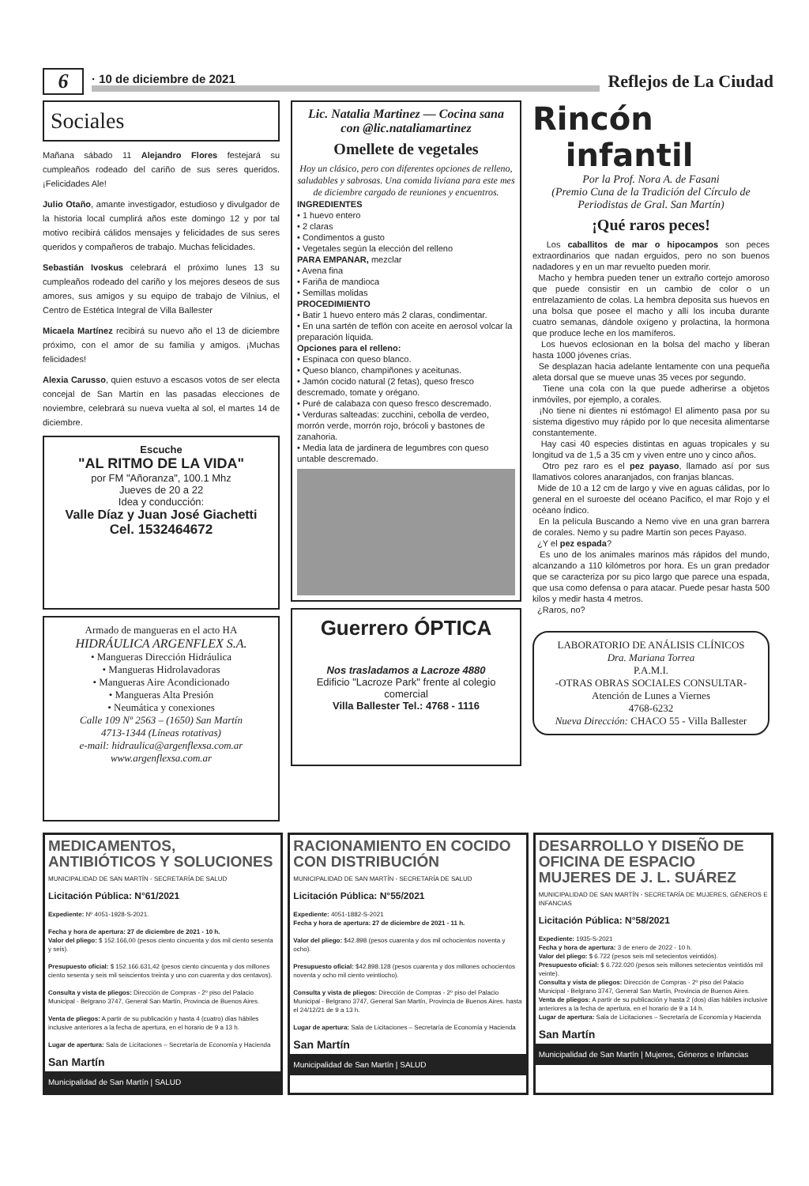6
· 10 de diciembre de 2021
Reflejos de La Ciudad
Sociales
Mañana sábado 11 Alejandro Flores festejará su cumpleaños rodeado del cariño de sus seres queridos. ¡Felicidades Ale!
Julio Otaño, amante investigador, estudioso y divulgador de la historia local cumplirá años este domingo 12 y por tal motivo recibirá cálidos mensajes y felicidades de sus seres queridos y compañeros de trabajo. Muchas felicidades.
Sebastián Ivoskus celebrará el próximo lunes 13 su cumpleaños rodeado del cariño y los mejores deseos de sus amores, sus amigos y su equipo de trabajo de Vilnius, el Centro de Estética Integral de Villa Ballester
Micaela Martínez recibirá su nuevo año el 13 de diciembre próximo, con el amor de su familia y amigos. ¡Muchas felicidades!
Alexia Carusso, quien estuvo a escasos votos de ser electa concejal de San Martín en las pasadas elecciones de noviembre, celebrará su nueva vuelta al sol, el martes 14 de diciembre.
Escuche
"AL RITMO DE LA VIDA"
por FM "Añoranza", 100.1 Mhz
Jueves de 20 a 22
Idea y conducción:
Valle Díaz y Juan José Giachetti
Cel. 1532464672
Armado de mangueras en el acto HA
HIDRÁULICA ARGENFLEX S.A.
• Mangueras Dirección Hidráulica
• Mangueras Hidrolavadoras
• Mangueras Aire Acondicionado
• Mangueras Alta Presión
• Neumática y conexiones
Calle 109 Nº 2563 – (1650) San Martín
4713-1344 (Líneas rotativas)
e-mail: hidraulica@argenflexsa.com.ar
www.argenflexsa.com.ar
Lic. Natalia Martinez — Cocina sana con @lic.nataliamartinez
Omellete de vegetales
Hoy un clásico, pero con diferentes opciones de relleno, saludables y sabrosas. Una comida liviana para este mes de diciembre cargado de reuniones y encuentros.
INGREDIENTES
• 1 huevo entero
• 2 claras
• Condimentos a gusto
• Vegetales según la elección del relleno
PARA EMPANAR, mezclar
• Avena fina
• Fariña de mandioca
• Semillas molidas
PROCEDIMIENTO
• Batir 1 huevo entero más 2 claras, condimentar.
• En una sartén de teflón con aceite en aerosol volcar la preparación líquida.
Opciones para el relleno:
• Espinaca con queso blanco.
• Queso blanco, champiñones y aceitunas.
• Jamón cocido natural (2 fetas), queso fresco descremado, tomate y orégano.
• Puré de calabaza con queso fresco descremado.
• Verduras salteadas: zucchini, cebolla de verdeo, morrón verde, morrón rojo, brócoli y bastones de zanahoria.
• Media lata de jardinera de legumbres con queso untable descremado.
Guerrero ÓPTICA
Nos trasladamos a Lacroze 4880
Edificio "Lacroze Park" frente al colegio comercial
Villa Ballester Tel.: 4768 - 1116
Rincón
infantil
Por la Prof. Nora A. de Fasani
(Premio Cuna de la Tradición del Círculo de Periodistas de Gral. San Martín)
¡Qué raros peces!
Los caballitos de mar o hipocampos son peces extraordinarios que nadan erguidos, pero no son buenos nadadores y en un mar revuelto pueden morir.
Macho y hembra pueden tener un extraño cortejo amoroso que puede consistir en un cambio de color o un entrelazamiento de colas. La hembra deposita sus huevos en una bolsa que posee el macho y allí los incuba durante cuatro semanas, dándole oxígeno y prolactina, la hormona que produce leche en los mamíferos.
Los huevos eclosionan en la bolsa del macho y liberan hasta 1000 jóvenes crías.
Se desplazan hacia adelante lentamente con una pequeña aleta dorsal que se mueve unas 35 veces por segundo.
Tiene una cola con la que puede adherirse a objetos inmóviles, por ejemplo, a corales.
¡No tiene ni dientes ni estómago! El alimento pasa por su sistema digestivo muy rápido por lo que necesita alimentarse constantemente.
Hay casi 40 especies distintas en aguas tropicales y su longitud va de 1,5 a 35 cm y viven entre uno y cinco años.
Otro pez raro es el pez payaso, llamado así por sus llamativos colores anaranjados, con franjas blancas.
Mide de 10 a 12 cm de largo y vive en aguas cálidas, por lo general en el suroeste del océano Pacífico, el mar Rojo y el océano Índico.
En la película Buscando a Nemo vive en una gran barrera de corales. Nemo y su padre Martín son peces Payaso.
¿Y el pez espada?
Es uno de los animales marinos más rápidos del mundo, alcanzando a 110 kilómetros por hora. Es un gran predador que se caracteriza por su pico largo que parece una espada, que usa como defensa o para atacar. Puede pesar hasta 500 kilos y medir hasta 4 metros.
¿Raros, no?
LABORATORIO DE ANÁLISIS CLÍNICOS
Dra. Mariana Torrea
P.A.M.I.
-OTRAS OBRAS SOCIALES CONSULTAR-
Atención de Lunes a Viernes
4768-6232
Nueva Dirección: CHACO 55 - Villa Ballester
MEDICAMENTOS, ANTIBIÓTICOS Y SOLUCIONES
MUNICIPALIDAD DE SAN MARTÍN - SECRETARÍA DE SALUD
Licitación Pública: N°61/2021
Expediente: Nº 4051-1928-S-2021.
Fecha y hora de apertura: 27 de diciembre de 2021 - 10 h.
Valor del pliego: $ 152.166,00 (pesos ciento cincuenta y dos mil ciento sesenta y seis).
Presupuesto oficial: $ 152.166.631,42 (pesos ciento cincuenta y dos millones ciento sesenta y seis mil seiscientos treinta y uno con cuarenta y dos centavos).
Consulta y vista de pliegos: Dirección de Compras - 2º piso del Palacio Municipal - Belgrano 3747, General San Martín, Provincia de Buenos Aires.
Venta de pliegos: A partir de su publicación y hasta 4 (cuatro) días hábiles inclusive anteriores a la fecha de apertura, en el horario de 9 a 13 h.
Lugar de apertura: Sala de Licitaciones – Secretaría de Economía y Hacienda
San Martín
Municipalidad de San Martín | SALUD
RACIONAMIENTO EN COCIDO CON DISTRIBUCIÓN
MUNICIPALIDAD DE SAN MARTÍN - SECRETARÍA DE SALUD
Licitación Pública: N°55/2021
Expediente: 4051-1882-S-2021
Fecha y hora de apertura: 27 de diciembre de 2021 - 11 h.
Valor del pliego: $42.898 (pesos cuarenta y dos mil ochocientos noventa y ocho).
Presupuesto oficial: $42.898.128 (pesos cuarenta y dos millones ochocientos noventa y ocho mil ciento veintiocho).
Consulta y vista de pliegos: Dirección de Compras - 2º piso del Palacio Municipal - Belgrano 3747, General San Martín, Provincia de Buenos Aires. hasta el 24/12/21 de 9 a 13 h.
Lugar de apertura: Sala de Licitaciones – Secretaría de Economía y Hacienda
San Martín
Municipalidad de San Martín | SALUD
DESARROLLO Y DISEÑO DE OFICINA DE ESPACIO MUJERES DE J. L. SUÁREZ
MUNICIPALIDAD DE SAN MARTÍN - SECRETARÍA DE MUJERES, GÉNEROS E INFANCIAS
Licitación Pública: N°58/2021
Expediente: 1935-S-2021
Fecha y hora de apertura: 3 de enero de 2022 - 10 h.
Valor del pliego: $ 6.722 (pesos seis mil setecientos veintidós).
Presupuesto oficial: $ 6.722.020 (pesos seis millones setecientos veintidós mil veinte).
Consulta y vista de pliegos: Dirección de Compras - 2º piso del Palacio Municipal - Belgrano 3747, General San Martín, Provincia de Buenos Aires.
Venta de pliegos: A partir de su publicación y hasta 2 (dos) días hábiles inclusive anteriores a la fecha de apertura, en el horario de 9 a 14 h.
Lugar de apertura: Sala de Licitaciones – Secretaría de Economía y Hacienda
San Martín
Municipalidad de San Martín | Mujeres, Géneros e Infancias